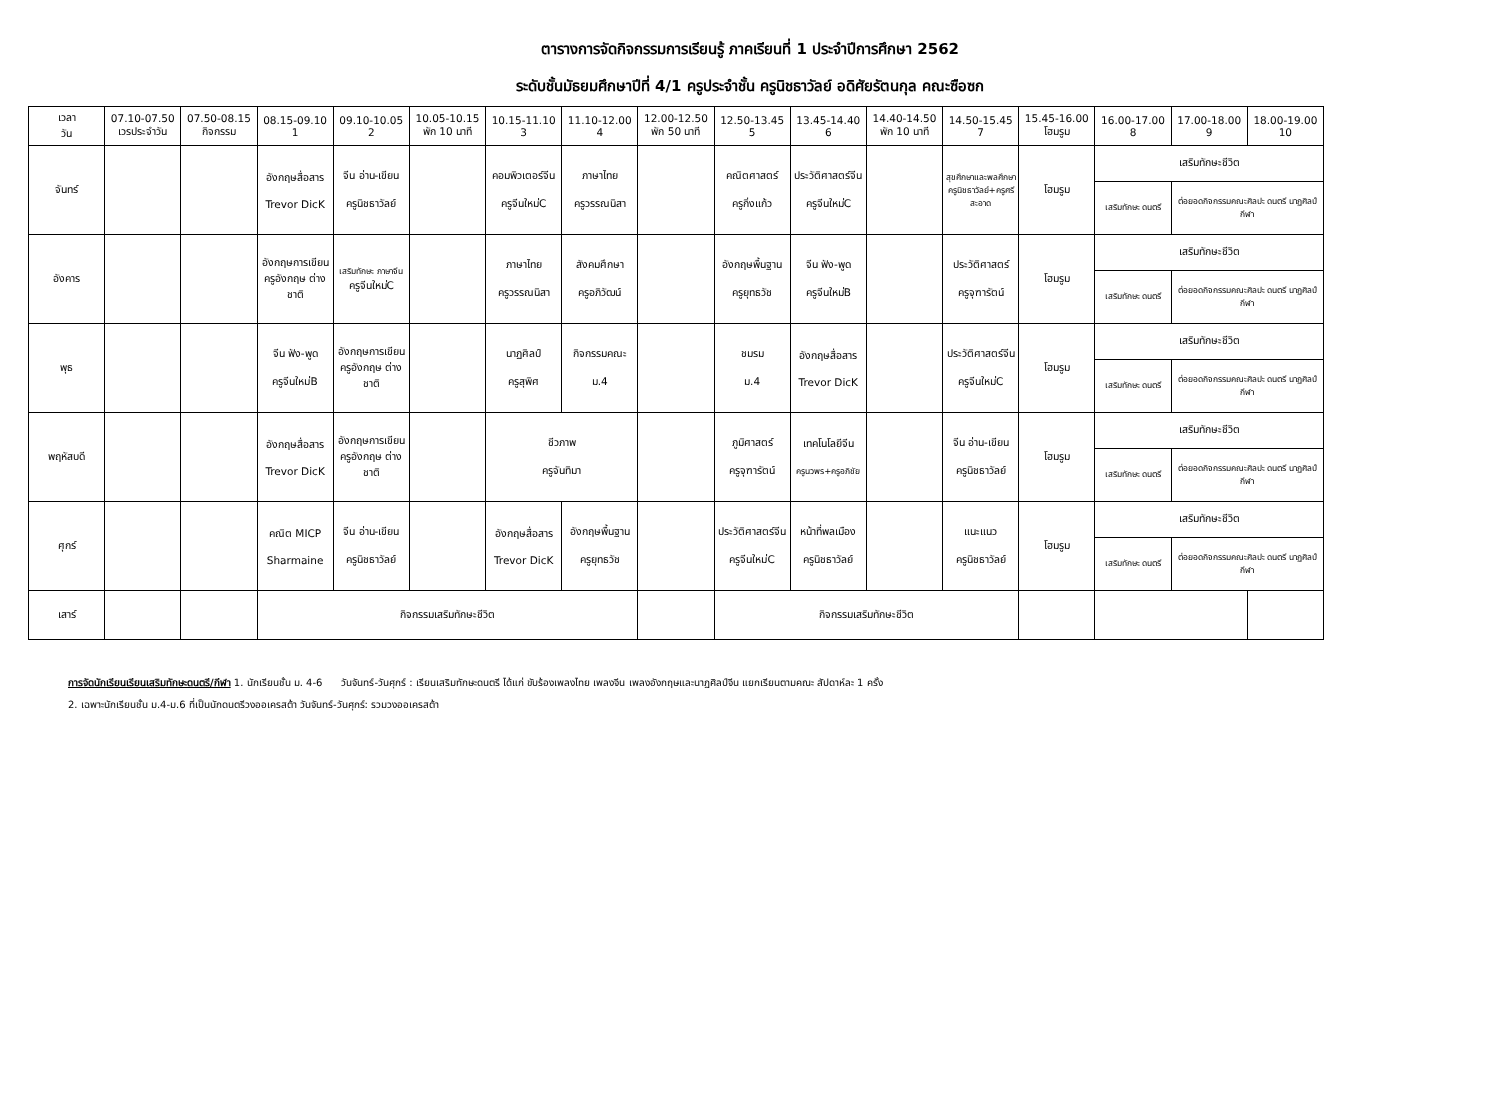ตารางการจัดกิจกรรมการเรียนรู้ ภาคเรียนที่ 1 ประจำปีการศึกษา 2562
ระดับชั้นมัธยมศึกษาปีที่ 4/1 ครูประจำชั้น ครูนิชธาวัลย์ อดิศัยรัตนกุล คณะซือซก
| เวลา วัน | 07.10-07.50 เวรประจำวัน | 07.50-08.15 กิจกรรม | 08.15-09.10 1 | 09.10-10.05 2 | 10.05-10.15 พัก 10 นาที | 10.15-11.10 3 | 11.10-12.00 4 | 12.00-12.50 พัก 50 นาที | 12.50-13.45 5 | 13.45-14.40 6 | 14.40-14.50 พัก 10 นาที | 14.50-15.45 7 | 15.45-16.00 โฮมรูม | 16.00-17.00 8 | 17.00-18.00 9 | 18.00-19.00 10 |
| --- | --- | --- | --- | --- | --- | --- | --- | --- | --- | --- | --- | --- | --- | --- | --- | --- |
| จันทร์ | | | อังกฤษสื่อสาร Trevor DicK | จีน อ่าน-เขียน ครูนิชธาวัลย์ | | คอมพิวเตอร์จีน ครูจีนใหม่C | ภาษาไทย ครูวรรณนิสา | | คณิตศาสตร์ ครูกิ่งแก้ว | ประวัติศาสตร์จีน ครูจีนใหม่C | | สุขศึกษาและพลศึกษา ครูนิชธาวัลย์+ครูศรีสะอาด | โฮมรูม | เสริมทักษะชีวิต | | |
| | | | | | | | | | | | | | | เสริมทักษะ ดนตรี | ต่อยอดกิจกรรมคณะศิลปะ ดนตรี นาฏศิลป์ กีฬา | |
| อังคาร | | | อังกฤษการเขียน ครูอังกฤษ ต่างชาติ | เสริมทักษะ ภาษาจีน ครูจีนใหม่C | | ภาษาไทย ครูวรรณนิสา | สังคมศึกษา ครูอภิวัฒน์ | | อังกฤษพื้นฐาน ครูยุทธวัช | จีน ฟัง-พูด ครูจีนใหม่B | | ประวัติศาสตร์ ครูจุฑารัตน์ | โฮมรูม | เสริมทักษะชีวิต | | |
| | | | | | | | | | | | | | | เสริมทักษะ ดนตรี | ต่อยอดกิจกรรมคณะศิลปะ ดนตรี นาฏศิลป์ กีฬา | |
| พุธ | | | จีน ฟัง-พูด ครูจีนใหม่B | อังกฤษการเขียน ครูอังกฤษ ต่างชาติ | | นาฏศิลป์ ครูสุพิศ | กิจกรรมคณะ ม.4 | | ชมรม ม.4 | อังกฤษสื่อสาร Trevor DicK | | ประวัติศาสตร์จีน ครูจีนใหม่C | โฮมรูม | เสริมทักษะชีวิต | | |
| | | | | | | | | | | | | | | เสริมทักษะ ดนตรี | ต่อยอดกิจกรรมคณะศิลปะ ดนตรี นาฏศิลป์ กีฬา | |
| พฤหัสบดี | | | อังกฤษสื่อสาร Trevor DicK | อังกฤษการเขียน ครูอังกฤษ ต่างชาติ | | ชีวภาพ ครูจันทิมา | | | ภูมิศาสตร์ ครูจุฑารัตน์ | เทคโนโลยีจีน ครูนวพร+ครูอภิชัย | | จีน อ่าน-เขียน ครูนิชธาวัลย์ | โฮมรูม | เสริมทักษะชีวิต | | |
| | | | | | | | | | | | | | | เสริมทักษะ ดนตรี | ต่อยอดกิจกรรมคณะศิลปะ ดนตรี นาฏศิลป์ กีฬา | |
| ศุกร์ | | | คณิต MICP Sharmaine | จีน อ่าน-เขียน ครูนิชธาวัลย์ | | อังกฤษสื่อสาร Trevor DicK | อังกฤษพื้นฐาน ครูยุทธวัช | | ประวัติศาสตร์จีน ครูจีนใหม่C | หน้าที่พลเมือง ครูนิชธาวัลย์ | | แนะแนว ครูนิชธาวัลย์ | โฮมรูม | เสริมทักษะชีวิต | | |
| | | | | | | | | | | | | | | เสริมทักษะ ดนตรี | ต่อยอดกิจกรรมคณะศิลปะ ดนตรี นาฏศิลป์ กีฬา | |
| เสาร์ | | | กิจกรรมเสริมทักษะชีวิต | | | | | | กิจกรรมเสริมทักษะชีวิต | | | | | | | |
การจัดนักเรียนเรียนเสริมทักษะดนตรี/กีฬา 1. นักเรียนชั้น ม. 4-6 วันจันทร์-วันศุกร์ : เรียนเสริมทักษะดนตรี ได้แก่ ขับร้องเพลงไทย เพลงจีน เพลงอังกฤษและนาฏศิลป์จีน แยกเรียนตามคณะ สัปดาห์ละ 1 ครั้ง
2. เฉพาะนักเรียนชั้น ม.4-ม.6 ที่เป็นนักดนตรีวงออเครสต้า วันจันทร์-วันศุกร์: รวมวงออเครสต้า